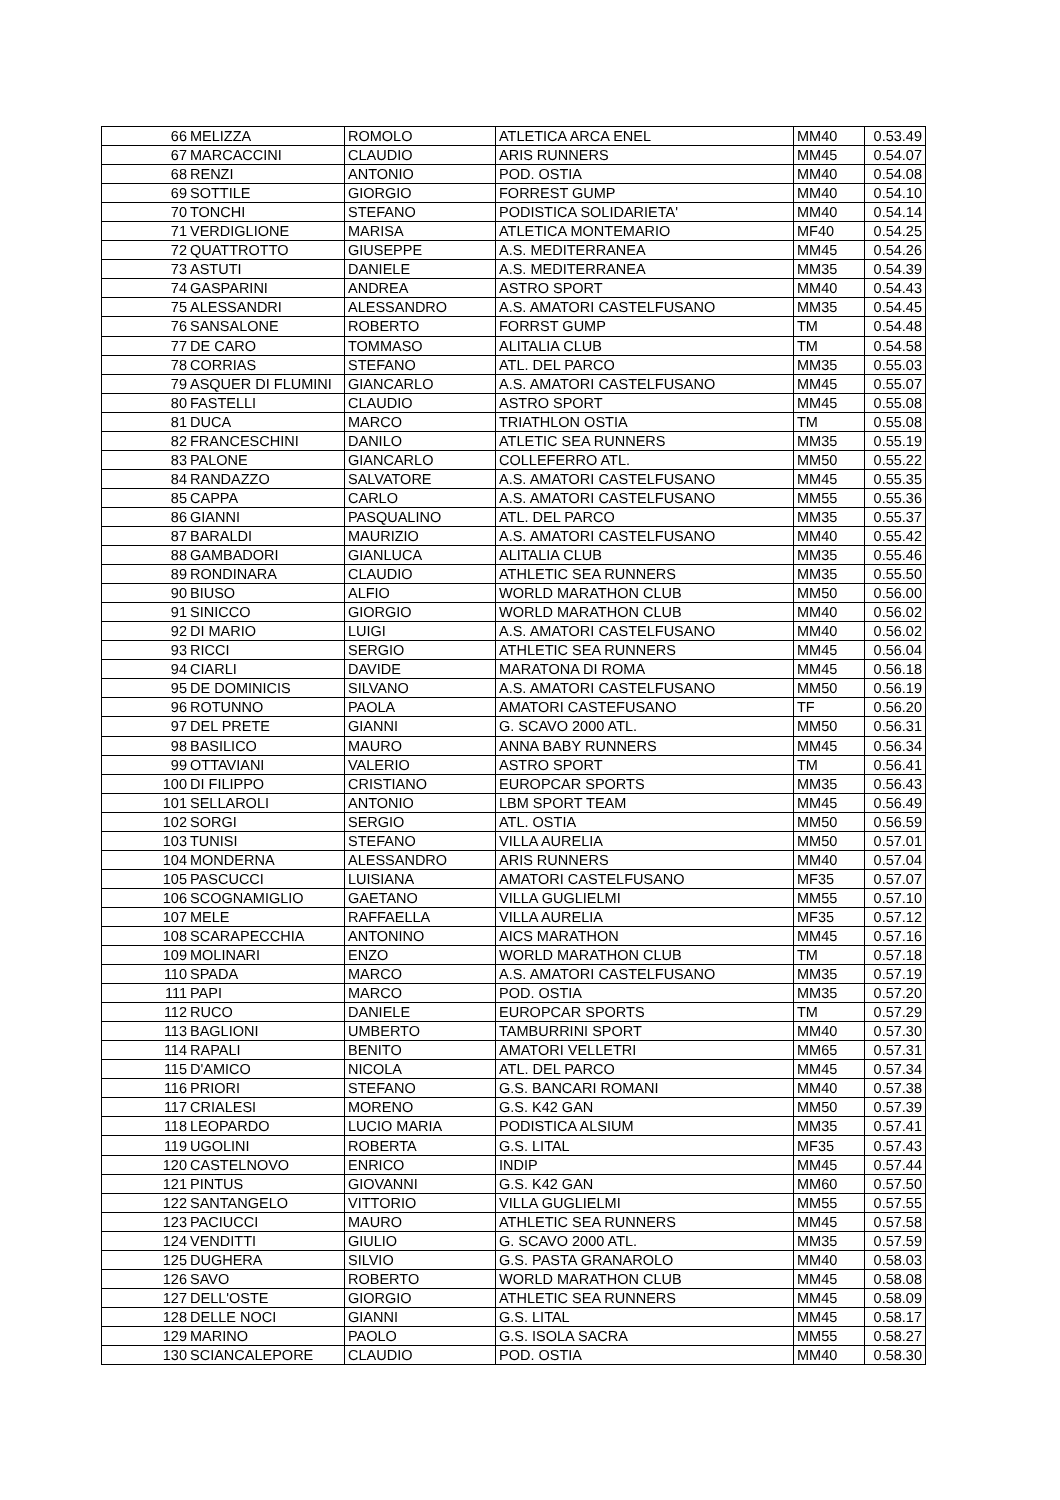| 66 | MELIZZA | ROMOLO | ATLETICA ARCA ENEL | MM40 | 0.53.49 |
| 67 | MARCACCINI | CLAUDIO | ARIS RUNNERS | MM45 | 0.54.07 |
| 68 | RENZI | ANTONIO | POD. OSTIA | MM40 | 0.54.08 |
| 69 | SOTTILE | GIORGIO | FORREST GUMP | MM40 | 0.54.10 |
| 70 | TONCHI | STEFANO | PODISTICA SOLIDARIETA' | MM40 | 0.54.14 |
| 71 | VERDIGLIONE | MARISA | ATLETICA MONTEMARIO | MF40 | 0.54.25 |
| 72 | QUATTROTTO | GIUSEPPE | A.S. MEDITERRANEA | MM45 | 0.54.26 |
| 73 | ASTUTI | DANIELE | A.S. MEDITERRANEA | MM35 | 0.54.39 |
| 74 | GASPARINI | ANDREA | ASTRO SPORT | MM40 | 0.54.43 |
| 75 | ALESSANDRI | ALESSANDRO | A.S. AMATORI CASTELFUSANO | MM35 | 0.54.45 |
| 76 | SANSALONE | ROBERTO | FORRST GUMP | TM | 0.54.48 |
| 77 | DE CARO | TOMMASO | ALITALIA CLUB | TM | 0.54.58 |
| 78 | CORRIAS | STEFANO | ATL. DEL PARCO | MM35 | 0.55.03 |
| 79 | ASQUER DI FLUMINI | GIANCARLO | A.S. AMATORI CASTELFUSANO | MM45 | 0.55.07 |
| 80 | FASTELLI | CLAUDIO | ASTRO SPORT | MM45 | 0.55.08 |
| 81 | DUCA | MARCO | TRIATHLON OSTIA | TM | 0.55.08 |
| 82 | FRANCESCHINI | DANILO | ATLETIC SEA RUNNERS | MM35 | 0.55.19 |
| 83 | PALONE | GIANCARLO | COLLEFERRO ATL. | MM50 | 0.55.22 |
| 84 | RANDAZZO | SALVATORE | A.S. AMATORI CASTELFUSANO | MM45 | 0.55.35 |
| 85 | CAPPA | CARLO | A.S. AMATORI CASTELFUSANO | MM55 | 0.55.36 |
| 86 | GIANNI | PASQUALINO | ATL. DEL PARCO | MM35 | 0.55.37 |
| 87 | BARALDI | MAURIZIO | A.S. AMATORI CASTELFUSANO | MM40 | 0.55.42 |
| 88 | GAMBADORI | GIANLUCA | ALITALIA CLUB | MM35 | 0.55.46 |
| 89 | RONDINARA | CLAUDIO | ATHLETIC SEA RUNNERS | MM35 | 0.55.50 |
| 90 | BIUSO | ALFIO | WORLD MARATHON CLUB | MM50 | 0.56.00 |
| 91 | SINICCO | GIORGIO | WORLD MARATHON CLUB | MM40 | 0.56.02 |
| 92 | DI MARIO | LUIGI | A.S. AMATORI CASTELFUSANO | MM40 | 0.56.02 |
| 93 | RICCI | SERGIO | ATHLETIC SEA RUNNERS | MM45 | 0.56.04 |
| 94 | CIARLI | DAVIDE | MARATONA DI ROMA | MM45 | 0.56.18 |
| 95 | DE DOMINICIS | SILVANO | A.S. AMATORI CASTELFUSANO | MM50 | 0.56.19 |
| 96 | ROTUNNO | PAOLA | AMATORI CASTEFUSANO | TF | 0.56.20 |
| 97 | DEL PRETE | GIANNI | G. SCAVO 2000 ATL. | MM50 | 0.56.31 |
| 98 | BASILICO | MAURO | ANNA BABY RUNNERS | MM45 | 0.56.34 |
| 99 | OTTAVIANI | VALERIO | ASTRO SPORT | TM | 0.56.41 |
| 100 | DI FILIPPO | CRISTIANO | EUROPCAR SPORTS | MM35 | 0.56.43 |
| 101 | SELLAROLI | ANTONIO | LBM SPORT TEAM | MM45 | 0.56.49 |
| 102 | SORGI | SERGIO | ATL. OSTIA | MM50 | 0.56.59 |
| 103 | TUNISI | STEFANO | VILLA AURELIA | MM50 | 0.57.01 |
| 104 | MONDERNA | ALESSANDRO | ARIS RUNNERS | MM40 | 0.57.04 |
| 105 | PASCUCCI | LUISIANA | AMATORI CASTELFUSANO | MF35 | 0.57.07 |
| 106 | SCOGNAMIGLIO | GAETANO | VILLA GUGLIELMI | MM55 | 0.57.10 |
| 107 | MELE | RAFFAELLA | VILLA AURELIA | MF35 | 0.57.12 |
| 108 | SCARAPECCHIA | ANTONINO | AICS MARATHON | MM45 | 0.57.16 |
| 109 | MOLINARI | ENZO | WORLD MARATHON CLUB | TM | 0.57.18 |
| 110 | SPADA | MARCO | A.S. AMATORI CASTELFUSANO | MM35 | 0.57.19 |
| 111 | PAPI | MARCO | POD. OSTIA | MM35 | 0.57.20 |
| 112 | RUCO | DANIELE | EUROPCAR SPORTS | TM | 0.57.29 |
| 113 | BAGLIONI | UMBERTO | TAMBURRINI SPORT | MM40 | 0.57.30 |
| 114 | RAPALI | BENITO | AMATORI VELLETRI | MM65 | 0.57.31 |
| 115 | D'AMICO | NICOLA | ATL. DEL PARCO | MM45 | 0.57.34 |
| 116 | PRIORI | STEFANO | G.S. BANCARI ROMANI | MM40 | 0.57.38 |
| 117 | CRIALESI | MORENO | G.S. K42 GAN | MM50 | 0.57.39 |
| 118 | LEOPARDO | LUCIO MARIA | PODISTICA ALSIUM | MM35 | 0.57.41 |
| 119 | UGOLINI | ROBERTA | G.S. LITAL | MF35 | 0.57.43 |
| 120 | CASTELNOVO | ENRICO | INDIP | MM45 | 0.57.44 |
| 121 | PINTUS | GIOVANNI | G.S. K42 GAN | MM60 | 0.57.50 |
| 122 | SANTANGELO | VITTORIO | VILLA GUGLIELMI | MM55 | 0.57.55 |
| 123 | PACIUCCI | MAURO | ATHLETIC SEA RUNNERS | MM45 | 0.57.58 |
| 124 | VENDITTI | GIULIO | G. SCAVO 2000 ATL. | MM35 | 0.57.59 |
| 125 | DUGHERA | SILVIO | G.S. PASTA GRANAROLO | MM40 | 0.58.03 |
| 126 | SAVO | ROBERTO | WORLD MARATHON CLUB | MM45 | 0.58.08 |
| 127 | DELL'OSTE | GIORGIO | ATHLETIC SEA RUNNERS | MM45 | 0.58.09 |
| 128 | DELLE NOCI | GIANNI | G.S. LITAL | MM45 | 0.58.17 |
| 129 | MARINO | PAOLO | G.S. ISOLA SACRA | MM55 | 0.58.27 |
| 130 | SCIANCALEPORE | CLAUDIO | POD. OSTIA | MM40 | 0.58.30 |